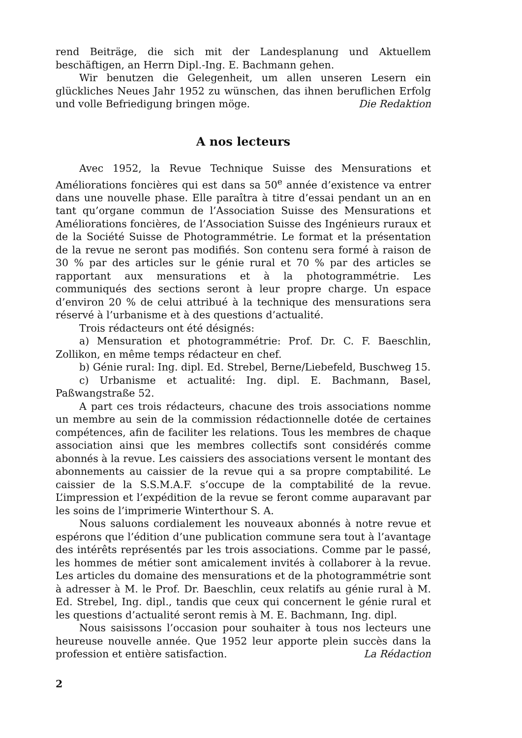rend Beiträge, die sich mit der Landesplanung und Aktuellem beschäftigen, an Herrn Dipl.-Ing. E. Bachmann gehen.
Wir benutzen die Gelegenheit, um allen unseren Lesern ein glückliches Neues Jahr 1952 zu wünschen, das ihnen beruflichen Erfolg und volle Befriedigung bringen möge. Die Redaktion
A nos lecteurs
Avec 1952, la Revue Technique Suisse des Mensurations et Améliorations foncières qui est dans sa 50<sup>e</sup> année d’existence va entrer dans une nouvelle phase. Elle paraîtra à titre d’essai pendant un an en tant qu’organe commun de l’Association Suisse des Mensurations et Améliorations foncières, de l’Association Suisse des Ingénieurs ruraux et de la Société Suisse de Photogrammétrie. Le format et la présentation de la revue ne seront pas modifiés. Son contenu sera formé à raison de 30 % par des articles sur le génie rural et 70 % par des articles se rapportant aux mensurations et à la photogrammétrie. Les communiqués des sections seront à leur propre charge. Un espace d’environ 20 % de celui attribué à la technique des mensurations sera réservé à l’urbanisme et à des questions d’actualité.
Trois rédacteurs ont été désignés:
a) Mensuration et photogrammétrie: Prof. Dr. C. F. Baeschlin, Zollikon, en même temps rédacteur en chef.
b) Génie rural: Ing. dipl. Ed. Strebel, Berne/Liebefeld, Buschweg 15.
c) Urbanisme et actualité: Ing. dipl. E. Bachmann, Basel, Paßwangstraße 52.
A part ces trois rédacteurs, chacune des trois associations nomme un membre au sein de la commission rédactionnelle dotée de certaines compétences, afin de faciliter les relations. Tous les membres de chaque association ainsi que les membres collectifs sont considérés comme abonnés à la revue. Les caissiers des associations versent le montant des abonnements au caissier de la revue qui a sa propre comptabilité. Le caissier de la S.S.M.A.F. s’occupe de la comptabilité de la revue. L’impression et l’expédition de la revue se feront comme auparavant par les soins de l’imprimerie Winterthour S. A.
Nous saluons cordialement les nouveaux abonnés à notre revue et espérons que l’édition d’une publication commune sera tout à l’avantage des intérêts représentés par les trois associations. Comme par le passé, les hommes de métier sont amicalement invités à collaborer à la revue. Les articles du domaine des mensurations et de la photogrammétrie sont à adresser à M. le Prof. Dr. Baeschlin, ceux relatifs au génie rural à M. Ed. Strebel, Ing. dipl., tandis que ceux qui concernent le génie rural et les questions d’actualité seront remis à M. E. Bachmann, Ing. dipl.
Nous saisissons l’occasion pour souhaiter à tous nos lecteurs une heureuse nouvelle année. Que 1952 leur apporte plein succès dans la profession et entière satisfaction. La Rédaction
2